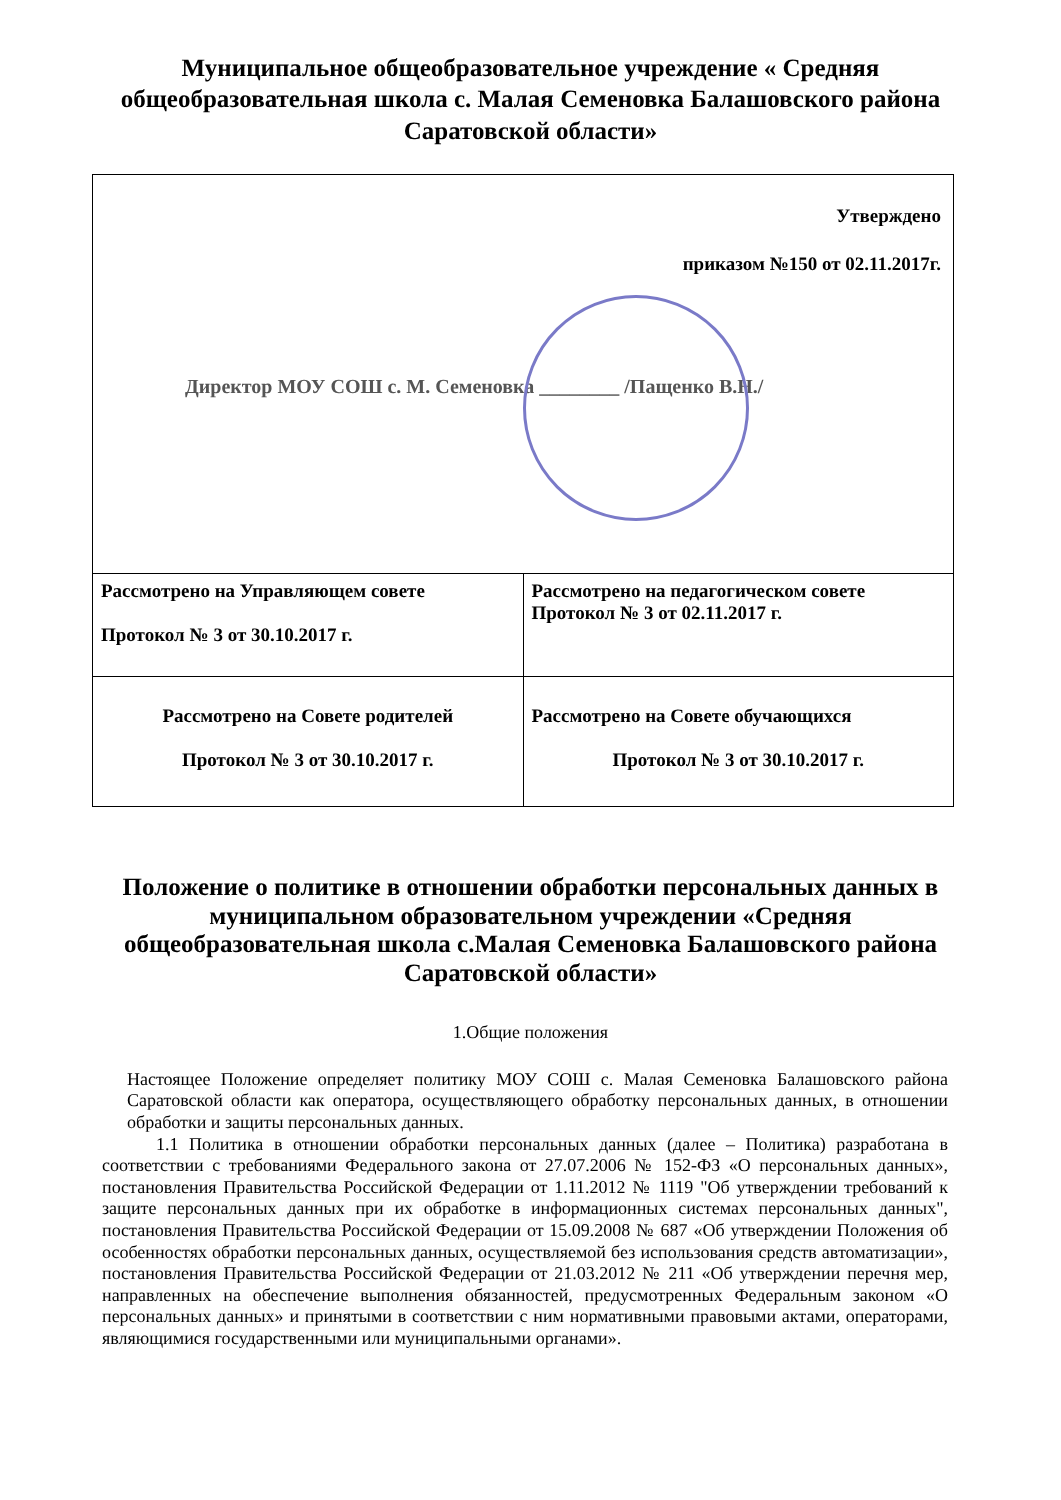Муниципальное общеобразовательное учреждение « Средняя общеобразовательная школа с. Малая Семеновка Балашовского района Саратовской области»
| Утверждено приказом №150 от 02.11.2017г. Директор МОУ СОШ с. М. Семеновка ________ /Пащенко В.Н./ | |
| Рассмотрено на Управляющем совете Протокол № 3 от 30.10.2017 г. | Рассмотрено на педагогическом совете Протокол № 3 от 02.11.2017 г. |
| Рассмотрено на Совете родителей Протокол № 3 от 30.10.2017 г. | Рассмотрено на Совете обучающихся Протокол № 3 от 30.10.2017 г. |
Положение о политике в отношении обработки персональных данных в муниципальном образовательном учреждении «Средняя общеобразовательная школа с.Малая Семеновка Балашовского района Саратовской области»
1.Общие положения
Настоящее Положение определяет политику МОУ СОШ с. Малая Семеновка Балашовского района Саратовской области как оператора, осуществляющего обработку персональных данных, в отношении обработки и защиты персональных данных.
1.1 Политика в отношении обработки персональных данных (далее – Политика) разработана в соответствии с требованиями Федерального закона от 27.07.2006 № 152-ФЗ «О персональных данных», постановления Правительства Российской Федерации от 1.11.2012 № 1119 "Об утверждении требований к защите персональных данных при их обработке в информационных системах персональных данных", постановления Правительства Российской Федерации от 15.09.2008 № 687 «Об утверждении Положения об особенностях обработки персональных данных, осуществляемой без использования средств автоматизации», постановления Правительства Российской Федерации от 21.03.2012 № 211 «Об утверждении перечня мер, направленных на обеспечение выполнения обязанностей, предусмотренных Федеральным законом «О персональных данных» и принятыми в соответствии с ним нормативными правовыми актами, операторами, являющимися государственными или муниципальными органами».